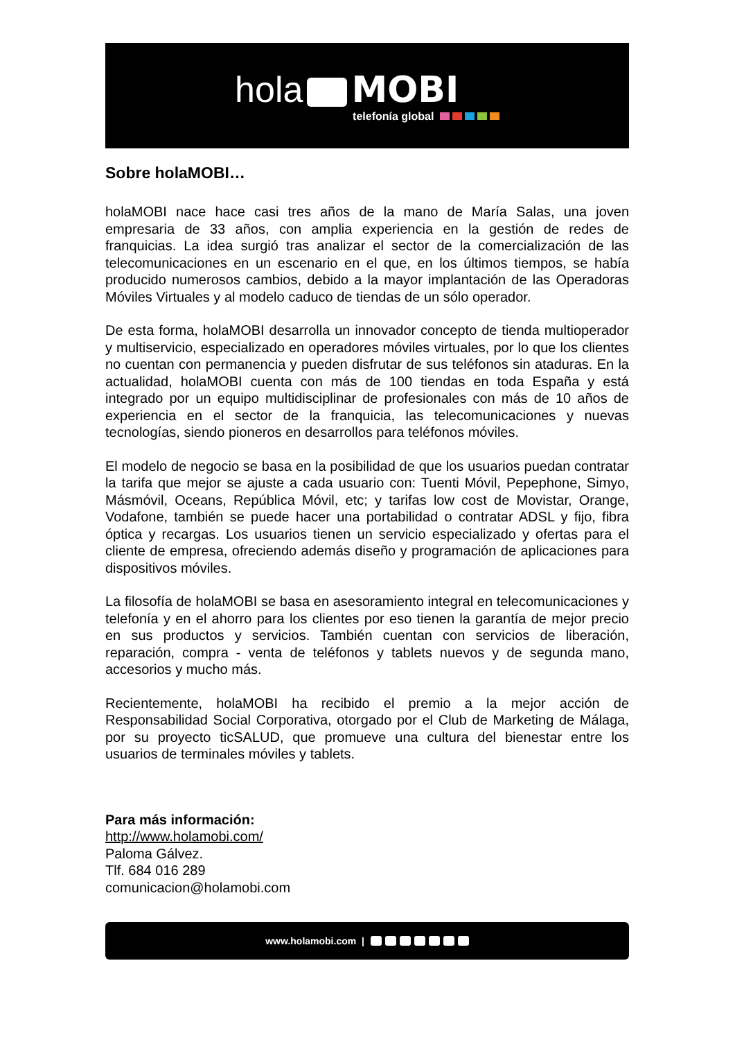hola MOBI
telefonía global
Sobre holaMOBI…
holaMOBI nace hace casi tres años de la mano de María Salas, una joven empresaria de 33 años, con amplia experiencia en la gestión de redes de franquicias. La idea surgió tras analizar el sector de la comercialización de las telecomunicaciones en un escenario en el que, en los últimos tiempos, se había producido numerosos cambios, debido a la mayor implantación de las Operadoras Móviles Virtuales y al modelo caduco de tiendas de un sólo operador.
De esta forma, holaMOBI desarrolla un innovador concepto de tienda multioperador y multiservicio, especializado en operadores móviles virtuales, por lo que los clientes no cuentan con permanencia y pueden disfrutar de sus teléfonos sin ataduras. En la actualidad, holaMOBI cuenta con más de 100 tiendas en toda España y está integrado por un equipo multidisciplinar de profesionales con más de 10 años de experiencia en el sector de la franquicia, las telecomunicaciones y nuevas tecnologías, siendo pioneros en desarrollos para teléfonos móviles.
El modelo de negocio se basa en la posibilidad de que los usuarios puedan contratar la tarifa que mejor se ajuste a cada usuario con: Tuenti Móvil, Pepephone, Simyo, Másmóvil, Oceans, República Móvil, etc; y tarifas low cost de Movistar, Orange, Vodafone, también se puede hacer una portabilidad o contratar ADSL y fijo, fibra óptica y recargas. Los usuarios tienen un servicio especializado y ofertas para el cliente de empresa, ofreciendo además diseño y programación de aplicaciones para dispositivos móviles.
La filosofía de holaMOBI se basa en asesoramiento integral en telecomunicaciones y telefonía y en el ahorro para los clientes por eso tienen la garantía de mejor precio en sus productos y servicios. También cuentan con servicios de liberación, reparación, compra - venta de teléfonos y tablets nuevos y de segunda mano, accesorios y mucho más.
Recientemente, holaMOBI ha recibido el premio a la mejor acción de Responsabilidad Social Corporativa, otorgado por el Club de Marketing de Málaga, por su proyecto ticSALUD, que promueve una cultura del bienestar entre los usuarios de terminales móviles y tablets.
Para más información:
http://www.holamobi.com/
Paloma Gálvez.
Tlf. 684 016 289
comunicacion@holamobi.com
www.holamobi.com |